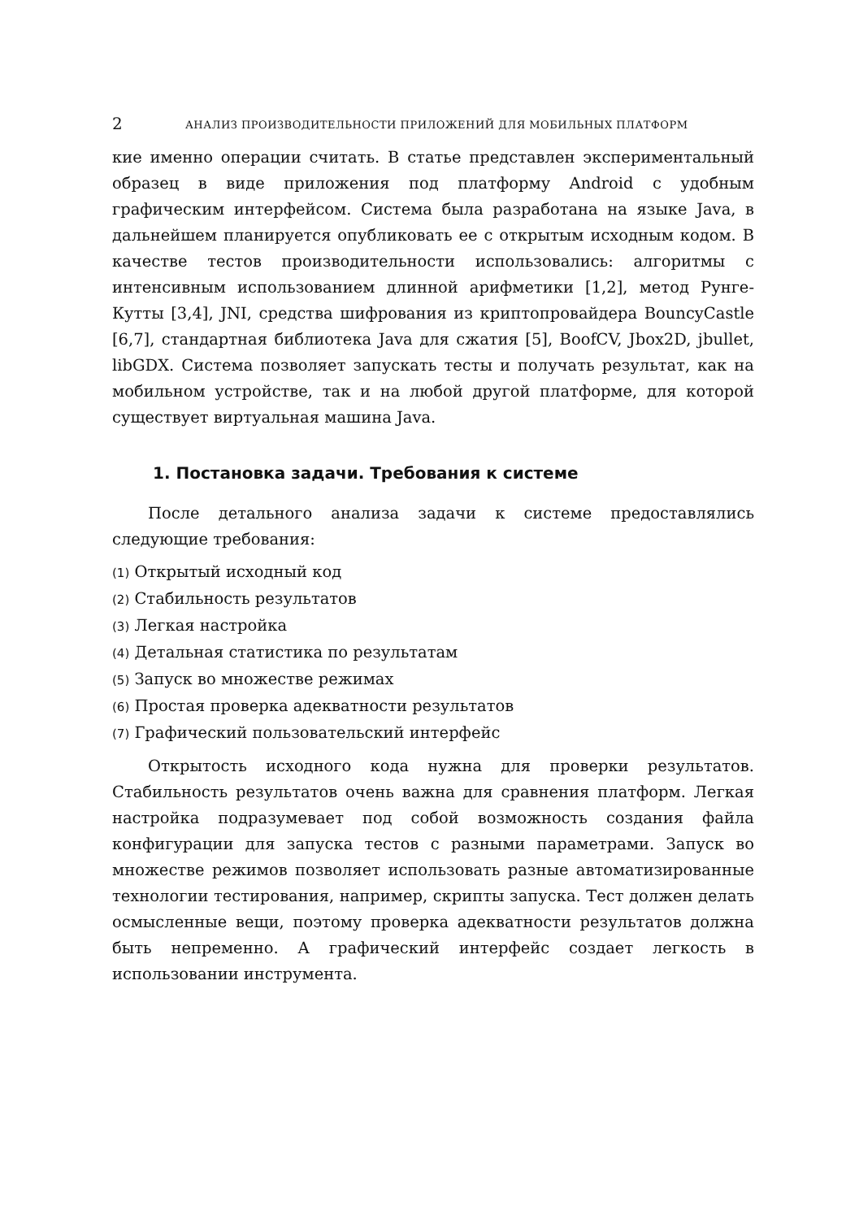2 АНАЛИЗ ПРОИЗВОДИТЕЛЬНОСТИ ПРИЛОЖЕНИЙ ДЛЯ МОБИЛЬНЫХ ПЛАТФОРМ
кие именно операции считать. В статье представлен экспериментальный образец в виде приложения под платформу Android с удобным графическим интерфейсом. Система была разработана на языке Java, в дальнейшем планируется опубликовать ее с открытым исходным кодом. В качестве тестов производительности использовались: алгоритмы с интенсивным использованием длинной арифметики [1,2], метод Рунге-Кутты [3,4], JNI, средства шифрования из криптопровайдера BouncyCastle [6,7], стандартная библиотека Java для сжатия [5], BoofCV, Jbox2D, jbullet, libGDX. Система позволяет запускать тесты и получать результат, как на мобильном устройстве, так и на любой другой платформе, для которой существует виртуальная машина Java.
1. Постановка задачи. Требования к системе
После детального анализа задачи к системе предоставлялись следующие требования:
(1) Открытый исходный код
(2) Стабильность результатов
(3) Легкая настройка
(4) Детальная статистика по результатам
(5) Запуск во множестве режимах
(6) Простая проверка адекватности результатов
(7) Графический пользовательский интерфейс
Открытость исходного кода нужна для проверки результатов. Стабильность результатов очень важна для сравнения платформ. Легкая настройка подразумевает под собой возможность создания файла конфигурации для запуска тестов с разными параметрами. Запуск во множестве режимов позволяет использовать разные автоматизированные технологии тестирования, например, скрипты запуска. Тест должен делать осмысленные вещи, поэтому проверка адекватности результатов должна быть непременно. А графический интерфейс создает легкость в использовании инструмента.